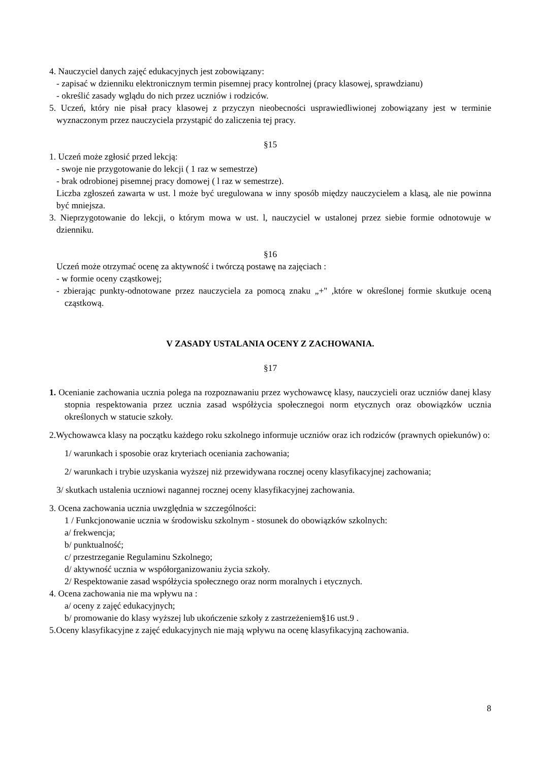4. Nauczyciel danych zajęć edukacyjnych jest zobowiązany:
- zapisać w dzienniku elektronicznym termin pisemnej pracy kontrolnej (pracy klasowej, sprawdzianu)
- określić zasady wglądu do nich przez uczniów i rodziców.
5. Uczeń, który nie pisał pracy klasowej z przyczyn nieobecności usprawiedliwionej zobowiązany jest w terminie wyznaczonym przez nauczyciela przystąpić do zaliczenia tej pracy.
§15
1. Uczeń może zgłosić przed lekcją:
- swoje nie przygotowanie do lekcji ( 1 raz w semestrze)
- brak odrobionej pisemnej pracy domowej ( l raz w semestrze).
Liczba zgłoszeń zawarta w ust. l może być uregulowana w inny sposób między nauczycielem a klasą, ale nie powinna być mniejsza.
3. Nieprzygotowanie do lekcji, o którym mowa w ust. l, nauczyciel w ustalonej przez siebie formie odnotowuje w dzienniku.
§16
Uczeń może otrzymać ocenę za aktywność i twórczą postawę na zajęciach :
- w formie oceny cząstkowej;
- zbierając punkty-odnotowane przez nauczyciela za pomocą znaku „+" ,które w określonej formie skutkuje oceną cząstkową.
V ZASADY USTALANIA OCENY Z ZACHOWANIA.
§17
1. Ocenianie zachowania ucznia polega na rozpoznawaniu przez wychowawcę klasy, nauczycieli oraz uczniów danej klasy stopnia respektowania przez ucznia zasad współżycia społecznegoi norm etycznych oraz obowiązków ucznia określonych w statucie szkoły.
2.Wychowawca klasy na początku każdego roku szkolnego informuje uczniów oraz ich rodziców (prawnych opiekunów) o:
1/ warunkach i sposobie oraz kryteriach oceniania zachowania;
2/ warunkach i trybie uzyskania wyższej niż przewidywana rocznej oceny klasyfikacyjnej zachowania;
3/ skutkach ustalenia uczniowi nagannej rocznej oceny klasyfikacyjnej zachowania.
3. Ocena zachowania ucznia uwzględnia w szczególności:
1 / Funkcjonowanie ucznia w środowisku szkolnym - stosunek do obowiązków szkolnych:
a/ frekwencja;
b/ punktualność;
c/ przestrzeganie Regulaminu Szkolnego;
d/ aktywność ucznia w współorganizowaniu życia szkoły.
2/ Respektowanie zasad współżycia społecznego oraz norm moralnych i etycznych.
4. Ocena zachowania nie ma wpływu na :
a/ oceny z zajęć edukacyjnych;
b/ promowanie do klasy wyższej lub ukończenie szkoły z zastrzeżeniem§16 ust.9 .
5.Oceny klasyfikacyjne z zajęć edukacyjnych nie mają wpływu na ocenę klasyfikacyjną zachowania.
8